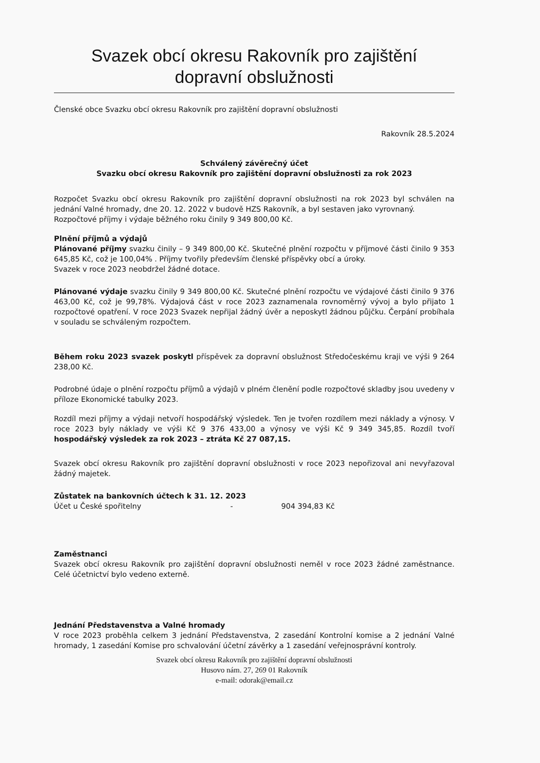Svazek obcí okresu Rakovník pro zajištění
dopravní obslužnosti
Členské obce Svazku obcí okresu Rakovník pro zajištění dopravní obslužnosti
Rakovník 28.5.2024
Schválený závěrečný účet
Svazku obcí okresu Rakovník pro zajištění dopravní obslužnosti za rok 2023
Rozpočet Svazku obcí okresu Rakovník pro zajištění dopravní obslužnosti na rok 2023 byl schválen na jednání Valné hromady, dne 20. 12. 2022 v budově HZS Rakovník, a byl sestaven jako vyrovnaný.
Rozpočtové příjmy i výdaje běžného roku činily 9 349 800,00 Kč.
Plnění příjmů a výdajů
Plánované příjmy svazku činily – 9 349 800,00 Kč. Skutečné plnění rozpočtu v příjmové části činilo 9 353 645,85 Kč, což je 100,04% . Příjmy tvořily především členské příspěvky obcí a úroky.
Svazek v roce 2023 neobdržel žádné dotace.
Plánované výdaje svazku činily 9 349 800,00 Kč. Skutečné plnění rozpočtu ve výdajové části činilo 9 376 463,00 Kč, což je 99,78%. Výdajová část v roce 2023 zaznamenala rovnoměrný vývoj a bylo přijato 1 rozpočtové opatření. V roce 2023 Svazek nepřijal žádný úvěr a neposkytl žádnou půjčku. Čerpání probíhala v souladu se schváleným rozpočtem.
Během roku 2023 svazek poskytl příspěvek za dopravní obslužnost Středočeskému kraji ve výši 9 264 238,00 Kč.
Podrobné údaje o plnění rozpočtu příjmů a výdajů v plném členění podle rozpočtové skladby jsou uvedeny v příloze Ekonomické tabulky 2023.
Rozdíl mezi příjmy a výdaji netvoří hospodářský výsledek. Ten je tvořen rozdílem mezi náklady a výnosy. V roce 2023 byly náklady ve výši Kč 9 376 433,00 a výnosy ve výši Kč 9 349 345,85. Rozdíl tvoří hospodářský výsledek za rok 2023 – ztráta Kč 27 087,15.
Svazek obcí okresu Rakovník pro zajištění dopravní obslužnosti v roce 2023 nepořizoval ani nevyřazoval žádný majetek.
Zůstatek na bankovních účtech k 31. 12. 2023
Účet u České spořitelny - 904 394,83 Kč
Zaměstnanci
Svazek obcí okresu Rakovník pro zajištění dopravní obslužnosti neměl v roce 2023 žádné zaměstnance. Celé účetnictví bylo vedeno externě.
Jednání Představenstva a Valné hromady
V roce 2023 proběhla celkem 3 jednání Představenstva, 2 zasedání Kontrolní komise a 2 jednání Valné hromady, 1 zasedání Komise pro schvalování účetní závěrky a 1 zasedání veřejnosprávní kontroly.
Svazek obcí okresu Rakovník pro zajištění dopravní obslužnosti
Husovo nám. 27, 269 01 Rakovník
e-mail: odorak@email.cz